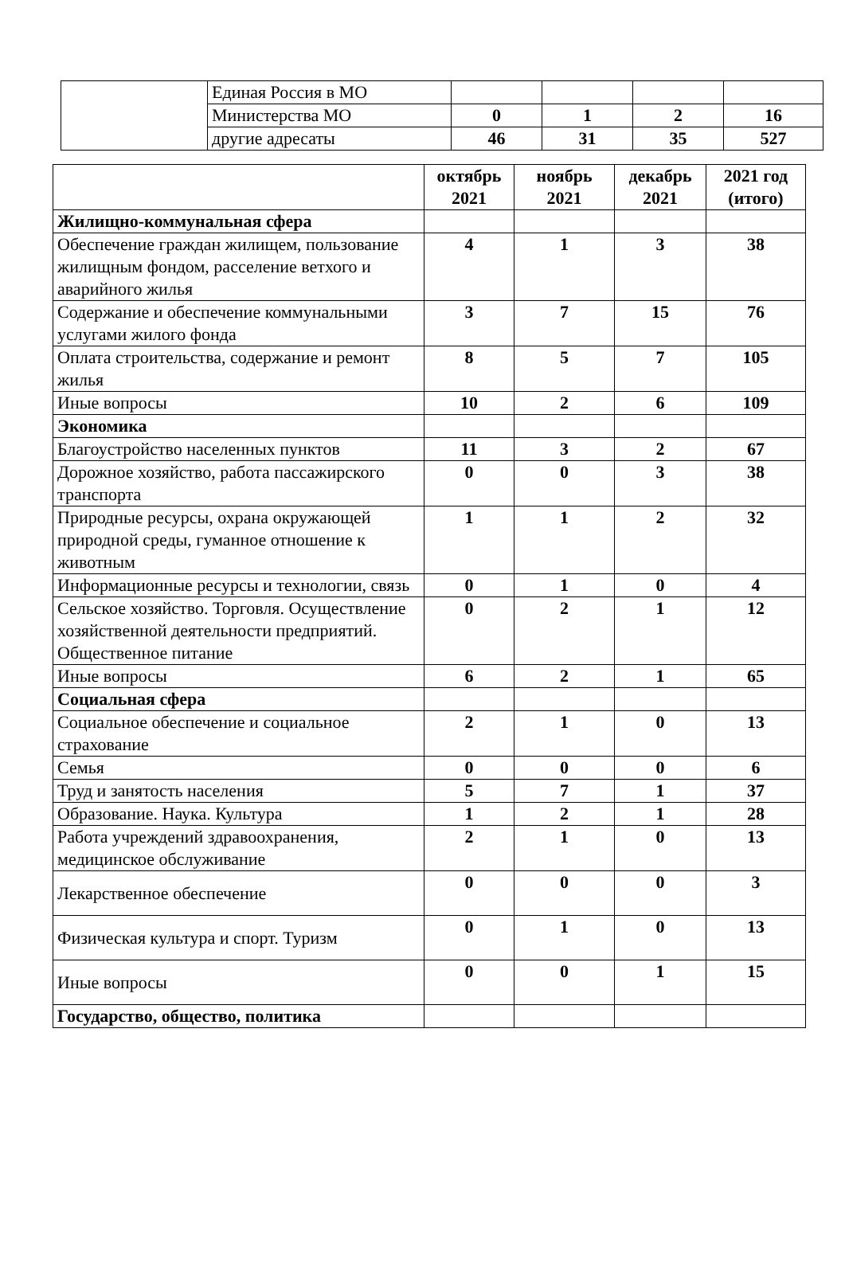| | Единая Россия в МО | | | | |
| | Министерства МО | 0 | 1 | 2 | 16 |
| | другие адресаты | 46 | 31 | 35 | 527 |
| | октябрь 2021 | ноябрь 2021 | декабрь 2021 | 2021 год (итого) |
| --- | --- | --- | --- | --- |
| Жилищно-коммунальная сфера | | | | |
| Обеспечение граждан жилищем, пользование жилищным фондом, расселение ветхого и аварийного жилья | 4 | 1 | 3 | 38 |
| Содержание и обеспечение коммунальными услугами жилого фонда | 3 | 7 | 15 | 76 |
| Оплата строительства, содержание и ремонт жилья | 8 | 5 | 7 | 105 |
| Иные вопросы | 10 | 2 | 6 | 109 |
| Экономика | | | | |
| Благоустройство населенных пунктов | 11 | 3 | 2 | 67 |
| Дорожное хозяйство, работа пассажирского транспорта | 0 | 0 | 3 | 38 |
| Природные ресурсы, охрана окружающей природной среды, гуманное отношение к животным | 1 | 1 | 2 | 32 |
| Информационные ресурсы и технологии, связь | 0 | 1 | 0 | 4 |
| Сельское хозяйство. Торговля. Осуществление хозяйственной деятельности предприятий. Общественное питание | 0 | 2 | 1 | 12 |
| Иные вопросы | 6 | 2 | 1 | 65 |
| Социальная сфера | | | | |
| Социальное обеспечение и социальное страхование | 2 | 1 | 0 | 13 |
| Семья | 0 | 0 | 0 | 6 |
| Труд и занятость населения | 5 | 7 | 1 | 37 |
| Образование. Наука. Культура | 1 | 2 | 1 | 28 |
| Работа учреждений здравоохранения, медицинское обслуживание | 2 | 1 | 0 | 13 |
| Лекарственное обеспечение | 0 | 0 | 0 | 3 |
| Физическая культура и спорт. Туризм | 0 | 1 | 0 | 13 |
| Иные вопросы | 0 | 0 | 1 | 15 |
| Государство, общество, политика | | | | |